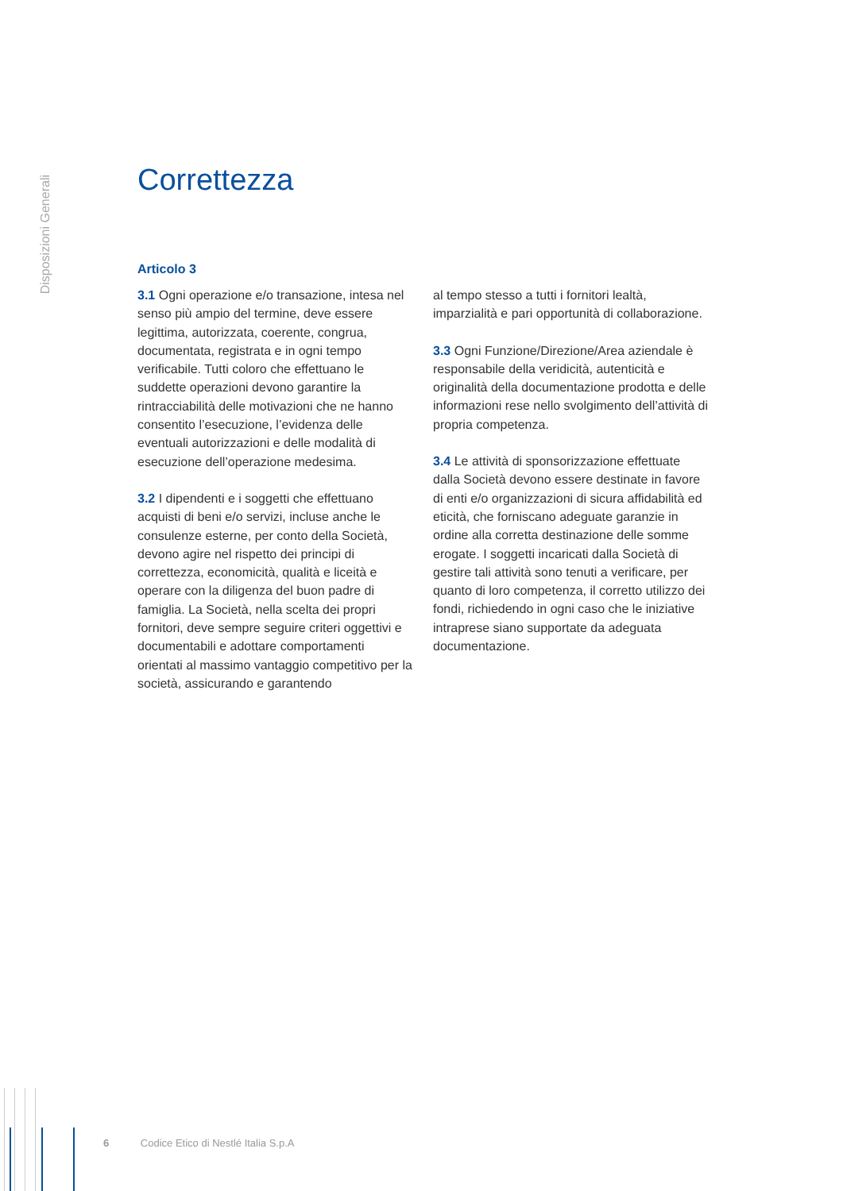Disposizioni Generali
Correttezza
Articolo 3
3.1 Ogni operazione e/o transazione, intesa nel senso più ampio del termine, deve essere legittima, autorizzata, coerente, congrua, documentata, registrata e in ogni tempo verificabile. Tutti coloro che effettuano le suddette operazioni devono garantire la rintracciabilità delle motivazioni che ne hanno consentito l’esecuzione, l’evidenza delle eventuali autorizzazioni e delle modalità di esecuzione dell’operazione medesima.
3.2 I dipendenti e i soggetti che effettuano acquisti di beni e/o servizi, incluse anche le consulenze esterne, per conto della Società, devono agire nel rispetto dei principi di correttezza, economicità, qualità e liceità e operare con la diligenza del buon padre di famiglia. La Società, nella scelta dei propri fornitori, deve sempre seguire criteri oggettivi e documentabili e adottare comportamenti orientati al massimo vantaggio competitivo per la società, assicurando e garantendo
al tempo stesso a tutti i fornitori lealtà, imparzialità e pari opportunità di collaborazione.
3.3 Ogni Funzione/Direzione/Area aziendale è responsabile della veridicità, autenticità e originalità della documentazione prodotta e delle informazioni rese nello svolgimento dell’attività di propria competenza.
3.4 Le attività di sponsorizzazione effettuate dalla Società devono essere destinate in favore di enti e/o organizzazioni di sicura affidabilità ed eticità, che forniscano adeguate garanzie in ordine alla corretta destinazione delle somme erogate. I soggetti incaricati dalla Società di gestire tali attività sono tenuti a verificare, per quanto di loro competenza, il corretto utilizzo dei fondi, richiedendo in ogni caso che le iniziative intraprese siano supportate da adeguata documentazione.
6 Codice Etico di Nestlé Italia S.p.A